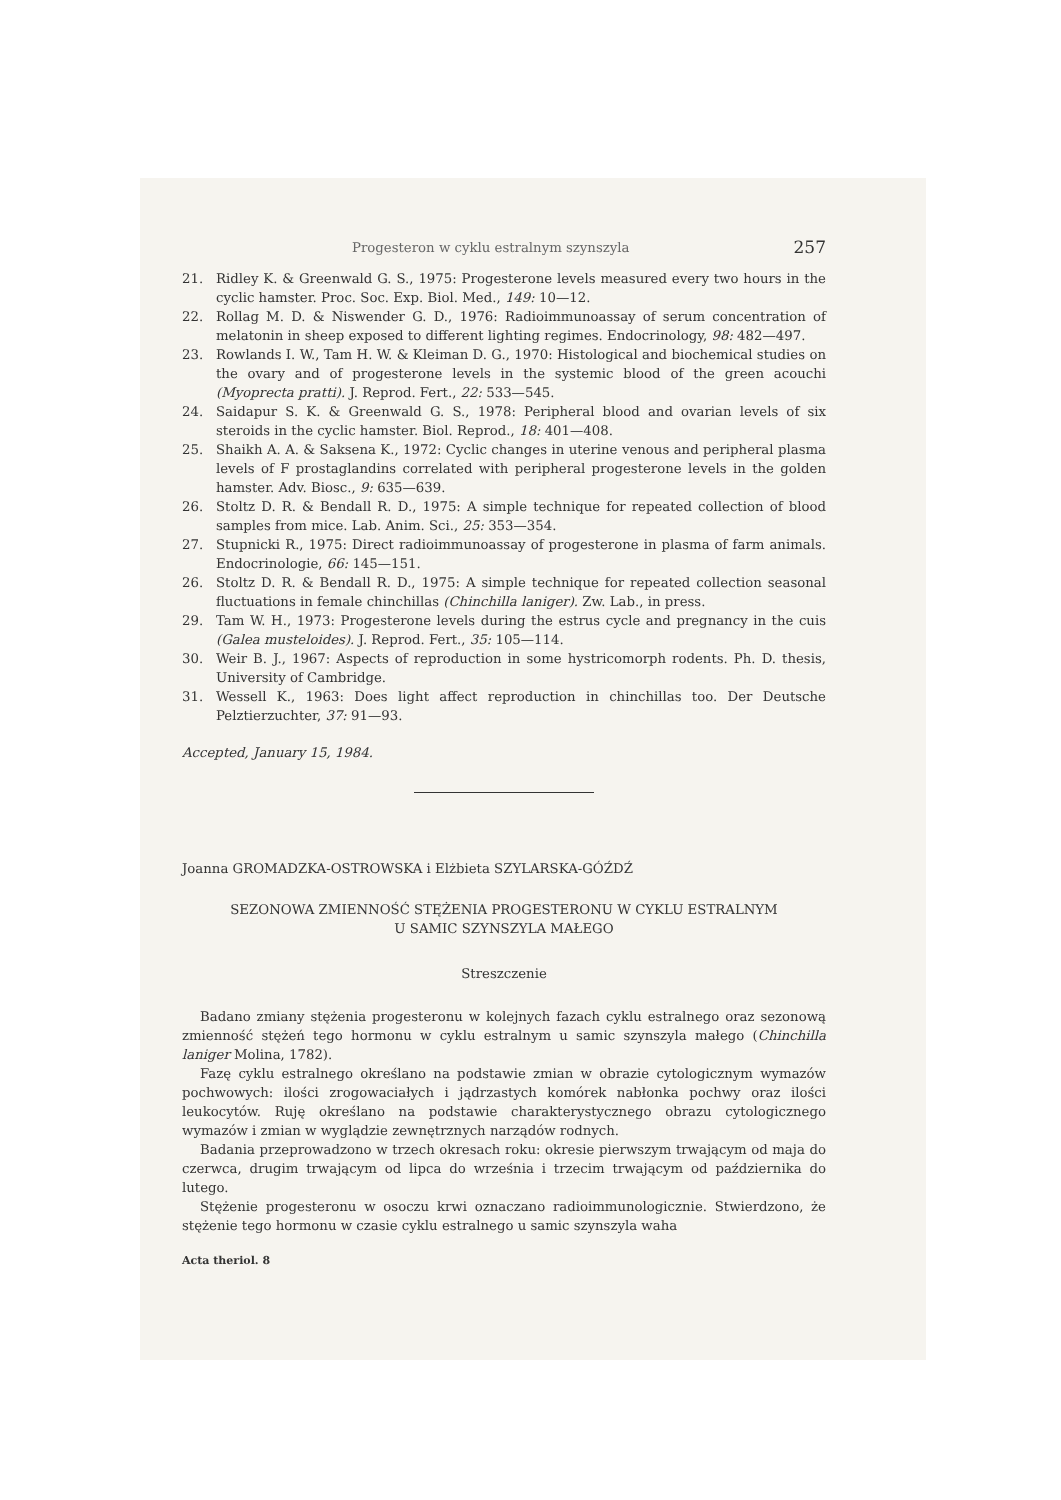Progesteron w cyklu estralnym szynszyla 257
21. Ridley K. & Greenwald G. S., 1975: Progesterone levels measured every two hours in the cyclic hamster. Proc. Soc. Exp. Biol. Med., 149: 10—12.
22. Rollag M. D. & Niswender G. D., 1976: Radioimmunoassay of serum concentration of melatonin in sheep exposed to different lighting regimes. Endocrinology, 98: 482—497.
23. Rowlands I. W., Tam H. W. & Kleiman D. G., 1970: Histological and biochemical studies on the ovary and of progesterone levels in the systemic blood of the green acouchi (Myoprecta pratti). J. Reprod. Fert., 22: 533—545.
24. Saidapur S. K. & Greenwald G. S., 1978: Peripheral blood and ovarian levels of six steroids in the cyclic hamster. Biol. Reprod., 18: 401—408.
25. Shaikh A. A. & Saksena K., 1972: Cyclic changes in uterine venous and peripheral plasma levels of F prostaglandins correlated with peripheral progesterone levels in the golden hamster. Adv. Biosc., 9: 635—639.
26. Stoltz D. R. & Bendall R. D., 1975: A simple technique for repeated collection of blood samples from mice. Lab. Anim. Sci., 25: 353—354.
27. Stupnicki R., 1975: Direct radioimmunoassay of progesterone in plasma of farm animals. Endocrinologie, 66: 145—151.
26. Stoltz D. R. & Bendall R. D., 1975: A simple technique for repeated collection seasonal fluctuations in female chinchillas (Chinchilla laniger). Zw. Lab., in press.
29. Tam W. H., 1973: Progesterone levels during the estrus cycle and pregnancy in the cuis (Galea musteloides). J. Reprod. Fert., 35: 105—114.
30. Weir B. J., 1967: Aspects of reproduction in some hystricomorph rodents. Ph. D. thesis, University of Cambridge.
31. Wessell K., 1963: Does light affect reproduction in chinchillas too. Der Deutsche Pelztierzuchter, 37: 91—93.
Accepted, January 15, 1984.
Joanna GROMADZKA-OSTROWSKA i Elżbieta SZYLARSKA-GÓŹDŹ
SEZONOWA ZMIENNOŚĆ STĘŻENIA PROGESTERONU W CYKLU ESTRALNYM
U SAMIC SZYNSZYLA MAŁEGO
Streszczenie
Badano zmiany stężenia progesteronu w kolejnych fazach cyklu estralnego oraz sezonową zmienność stężeń tego hormonu w cyklu estralnym u samic szynszyla małego (Chinchilla laniger Molina, 1782).
Fazę cyklu estralnego określano na podstawie zmian w obrazie cytologicznym wymazów pochwowych: ilości zrogowaciałych i jądrzastych komórek nabłonka pochwy oraz ilości leukocytów. Ruję określano na podstawie charakterystycznego obrazu cytologicznego wymazów i zmian w wyglądzie zewnętrznych narządów rodnych.
Badania przeprowadzono w trzech okresach roku: okresie pierwszym trwającym od maja do czerwca, drugim trwającym od lipca do września i trzecim trwającym od października do lutego.
Stężenie progesteronu w osoczu krwi oznaczano radioimmunologicznie. Stwierdzono, że stężenie tego hormonu w czasie cyklu estralnego u samic szynszyla waha
Acta theriol. 8